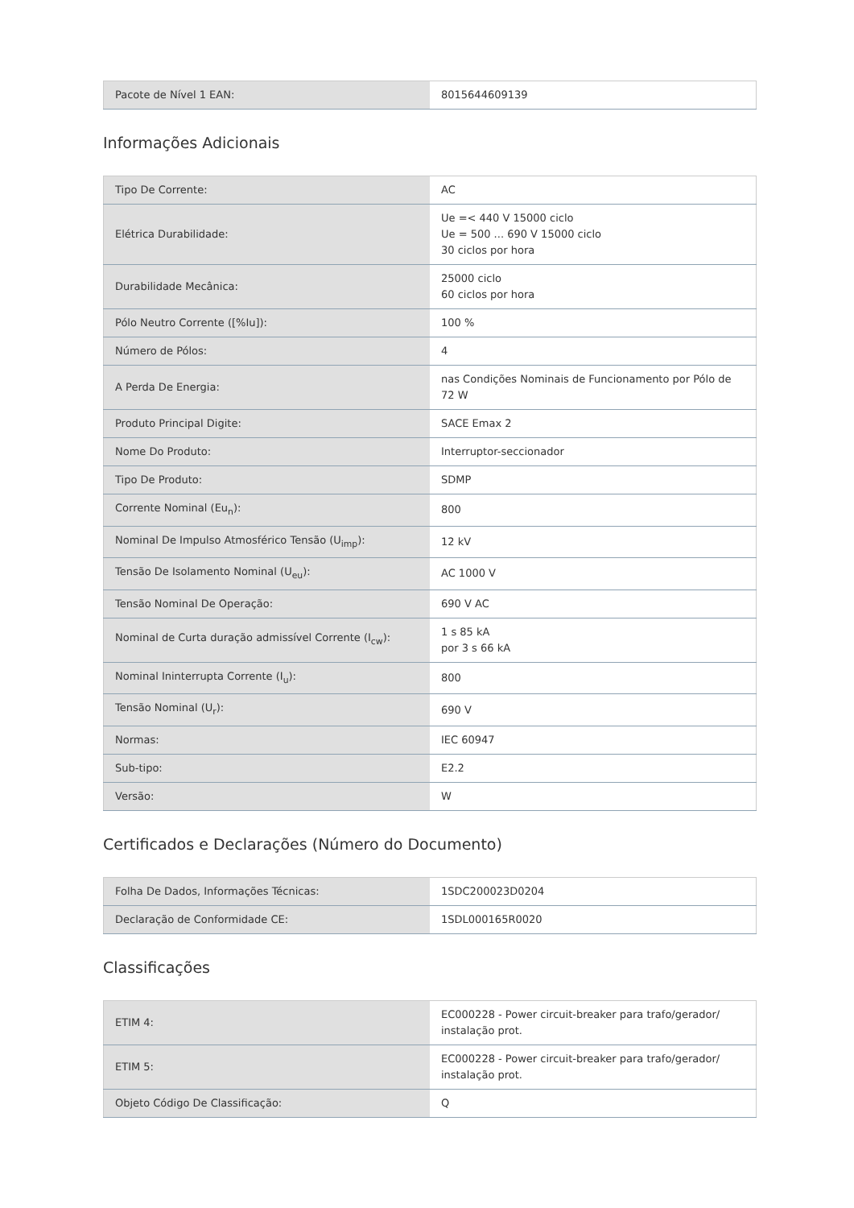| Pacote de Nível 1 EAN: | 8015644609139 |
Informações Adicionais
| Tipo De Corrente: | AC |
| Elétrica Durabilidade: | Ue =< 440 V 15000 ciclo Ue = 500 ... 690 V 15000 ciclo 30 ciclos por hora |
| Durabilidade Mecânica: | 25000 ciclo 60 ciclos por hora |
| Pólo Neutro Corrente ([%Iu]): | 100 % |
| Número de Pólos: | 4 |
| A Perda De Energia: | nas Condições Nominais de Funcionamento por Pólo de 72 W |
| Produto Principal Digite: | SACE Emax 2 |
| Nome Do Produto: | Interruptor-seccionador |
| Tipo De Produto: | SDMP |
| Corrente Nominal (Eu<sub>n</sub>): | 800 |
| Nominal De Impulso Atmosférico Tensão (U<sub>imp</sub>): | 12 kV |
| Tensão De Isolamento Nominal (U<sub>eu</sub>): | AC 1000 V |
| Tensão Nominal De Operação: | 690 V AC |
| Nominal de Curta duração admissível Corrente (I<sub>cw</sub>): | 1 s 85 kA por 3 s 66 kA |
| Nominal Ininterrupta Corrente (I<sub>u</sub>): | 800 |
| Tensão Nominal (U<sub>r</sub>): | 690 V |
| Normas: | IEC 60947 |
| Sub-tipo: | E2.2 |
| Versão: | W |
Certificados e Declarações (Número do Documento)
| Folha De Dados, Informações Técnicas: | 1SDC200023D0204 |
| Declaração de Conformidade CE: | 1SDL000165R0020 |
Classificações
| ETIM 4: | EC000228 - Power circuit-breaker para trafo/gerador/ instalação prot. |
| ETIM 5: | EC000228 - Power circuit-breaker para trafo/gerador/ instalação prot. |
| Objeto Código De Classificação: | Q |